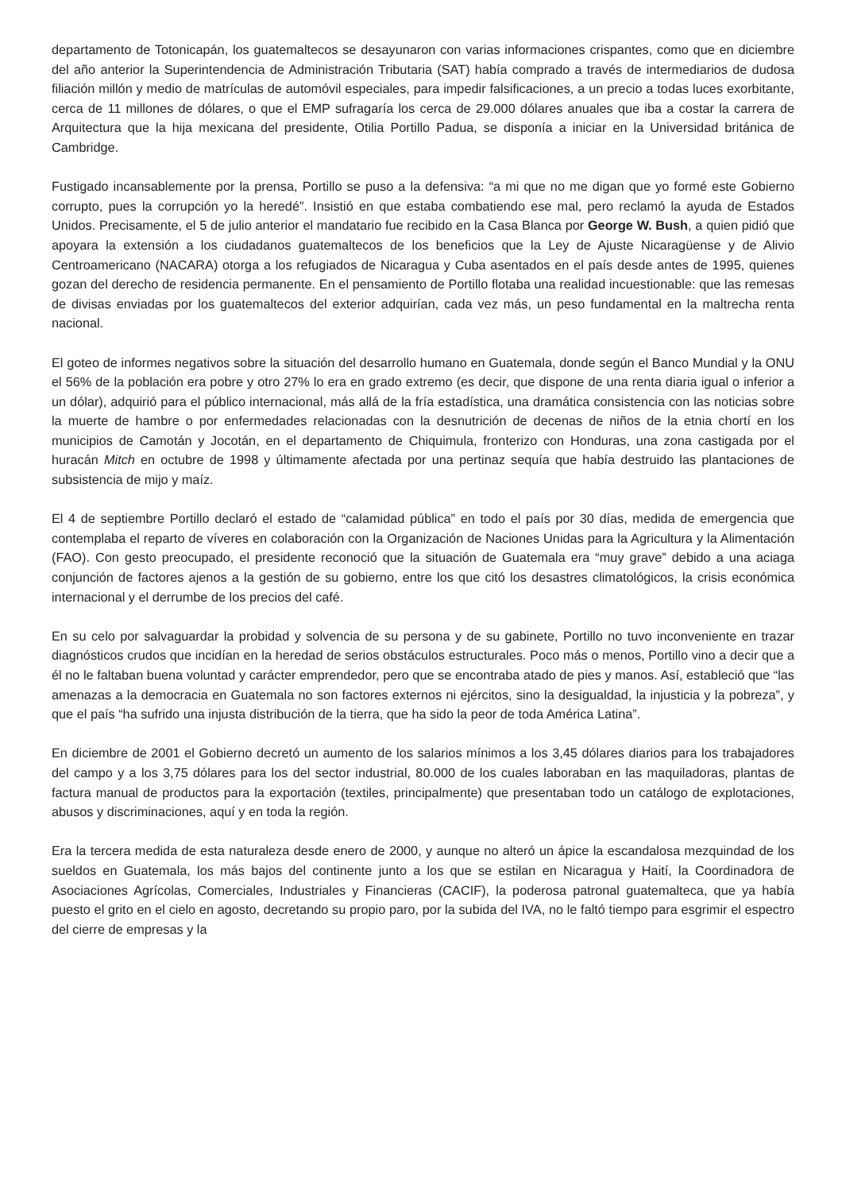departamento de Totonicapán, los guatemaltecos se desayunaron con varias informaciones crispantes, como que en diciembre del año anterior la Superintendencia de Administración Tributaria (SAT) había comprado a través de intermediarios de dudosa filiación millón y medio de matrículas de automóvil especiales, para impedir falsificaciones, a un precio a todas luces exorbitante, cerca de 11 millones de dólares, o que el EMP sufragaría los cerca de 29.000 dólares anuales que iba a costar la carrera de Arquitectura que la hija mexicana del presidente, Otilia Portillo Padua, se disponía a iniciar en la Universidad británica de Cambridge.
Fustigado incansablemente por la prensa, Portillo se puso a la defensiva: “a mi que no me digan que yo formé este Gobierno corrupto, pues la corrupción yo la heredé”. Insistió en que estaba combatiendo ese mal, pero reclamó la ayuda de Estados Unidos. Precisamente, el 5 de julio anterior el mandatario fue recibido en la Casa Blanca por George W. Bush, a quien pidió que apoyara la extensión a los ciudadanos guatemaltecos de los beneficios que la Ley de Ajuste Nicaragüense y de Alivio Centroamericano (NACARA) otorga a los refugiados de Nicaragua y Cuba asentados en el país desde antes de 1995, quienes gozan del derecho de residencia permanente. En el pensamiento de Portillo flotaba una realidad incuestionable: que las remesas de divisas enviadas por los guatemaltecos del exterior adquirían, cada vez más, un peso fundamental en la maltrecha renta nacional.
El goteo de informes negativos sobre la situación del desarrollo humano en Guatemala, donde según el Banco Mundial y la ONU el 56% de la población era pobre y otro 27% lo era en grado extremo (es decir, que dispone de una renta diaria igual o inferior a un dólar), adquirió para el público internacional, más allá de la fría estadística, una dramática consistencia con las noticias sobre la muerte de hambre o por enfermedades relacionadas con la desnutrición de decenas de niños de la etnia chortí en los municipios de Camotán y Jocotán, en el departamento de Chiquimula, fronterizo con Honduras, una zona castigada por el huracán Mitch en octubre de 1998 y últimamente afectada por una pertinaz sequía que había destruido las plantaciones de subsistencia de mijo y maíz.
El 4 de septiembre Portillo declaró el estado de “calamidad pública” en todo el país por 30 días, medida de emergencia que contemplaba el reparto de víveres en colaboración con la Organización de Naciones Unidas para la Agricultura y la Alimentación (FAO). Con gesto preocupado, el presidente reconoció que la situación de Guatemala era “muy grave” debido a una aciaga conjunción de factores ajenos a la gestión de su gobierno, entre los que citó los desastres climatológicos, la crisis económica internacional y el derrumbe de los precios del café.
En su celo por salvaguardar la probidad y solvencia de su persona y de su gabinete, Portillo no tuvo inconveniente en trazar diagnósticos crudos que incidían en la heredad de serios obstáculos estructurales. Poco más o menos, Portillo vino a decir que a él no le faltaban buena voluntad y carácter emprendedor, pero que se encontraba atado de pies y manos. Así, estableció que “las amenazas a la democracia en Guatemala no son factores externos ni ejércitos, sino la desigualdad, la injusticia y la pobreza”, y que el país “ha sufrido una injusta distribución de la tierra, que ha sido la peor de toda América Latina”.
En diciembre de 2001 el Gobierno decretó un aumento de los salarios mínimos a los 3,45 dólares diarios para los trabajadores del campo y a los 3,75 dólares para los del sector industrial, 80.000 de los cuales laboraban en las maquiladoras, plantas de factura manual de productos para la exportación (textiles, principalmente) que presentaban todo un catálogo de explotaciones, abusos y discriminaciones, aquí y en toda la región.
Era la tercera medida de esta naturaleza desde enero de 2000, y aunque no alteró un ápice la escandalosa mezquindad de los sueldos en Guatemala, los más bajos del continente junto a los que se estilan en Nicaragua y Haití, la Coordinadora de Asociaciones Agrícolas, Comerciales, Industriales y Financieras (CACIF), la poderosa patronal guatemalteca, que ya había puesto el grito en el cielo en agosto, decretando su propio paro, por la subida del IVA, no le faltó tiempo para esgrimir el espectro del cierre de empresas y la